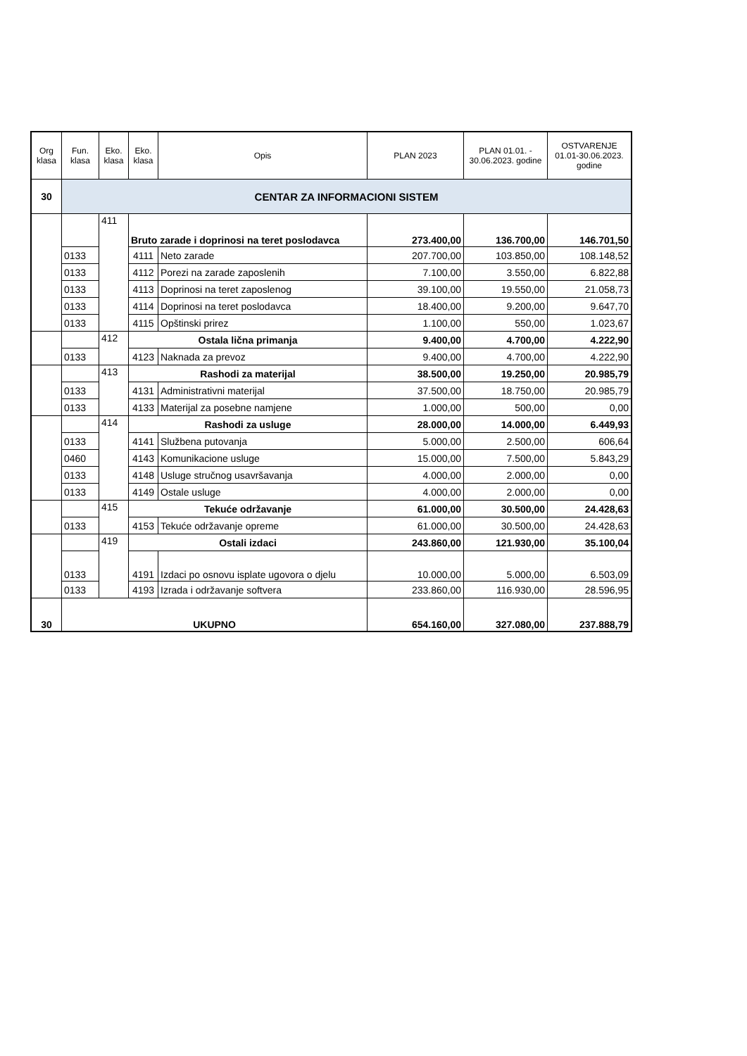| Org klasa | Fun. klasa | Eko. klasa | Eko. klasa | Opis | PLAN 2023 | PLAN 01.01. - 30.06.2023. godine | OSTVARENJE 01.01-30.06.2023. godine |
| --- | --- | --- | --- | --- | --- | --- | --- |
| 30 | CENTAR ZA INFORMACIONI SISTEM | | | | | | |
| | | 411 | Bruto zarade i doprinosi na teret poslodavca | | 273.400,00 | 136.700,00 | 146.701,50 |
| | 0133 | | 4111 | Neto zarade | 207.700,00 | 103.850,00 | 108.148,52 |
| | 0133 | | 4112 | Porezi na zarade zaposlenih | 7.100,00 | 3.550,00 | 6.822,88 |
| | 0133 | | 4113 | Doprinosi na teret zaposlenog | 39.100,00 | 19.550,00 | 21.058,73 |
| | 0133 | | 4114 | Doprinosi na teret poslodavca | 18.400,00 | 9.200,00 | 9.647,70 |
| | 0133 | | 4115 | Opštinski prirez | 1.100,00 | 550,00 | 1.023,67 |
| | | 412 | Ostala lična primanja | | 9.400,00 | 4.700,00 | 4.222,90 |
| | 0133 | | 4123 | Naknada za prevoz | 9.400,00 | 4.700,00 | 4.222,90 |
| | | 413 | Rashodi za materijal | | 38.500,00 | 19.250,00 | 20.985,79 |
| | 0133 | | 4131 | Administrativni materijal | 37.500,00 | 18.750,00 | 20.985,79 |
| | 0133 | | 4133 | Materijal za posebne namjene | 1.000,00 | 500,00 | 0,00 |
| | | 414 | Rashodi za usluge | | 28.000,00 | 14.000,00 | 6.449,93 |
| | 0133 | | 4141 | Službena putovanja | 5.000,00 | 2.500,00 | 606,64 |
| | 0460 | | 4143 | Komunikacione usluge | 15.000,00 | 7.500,00 | 5.843,29 |
| | 0133 | | 4148 | Usluge stručnog usavršavanja | 4.000,00 | 2.000,00 | 0,00 |
| | 0133 | | 4149 | Ostale usluge | 4.000,00 | 2.000,00 | 0,00 |
| | | 415 | Tekuće održavanje | | 61.000,00 | 30.500,00 | 24.428,63 |
| | 0133 | | 4153 | Tekuće održavanje opreme | 61.000,00 | 30.500,00 | 24.428,63 |
| | | 419 | Ostali izdaci | | 243.860,00 | 121.930,00 | 35.100,04 |
| | 0133 | | 4191 | Izdaci po osnovu isplate ugovora o djelu | 10.000,00 | 5.000,00 | 6.503,09 |
| | 0133 | | 4193 | Izrada i održavanje softvera | 233.860,00 | 116.930,00 | 28.596,95 |
| 30 | UKUPNO | | | | 654.160,00 | 327.080,00 | 237.888,79 |